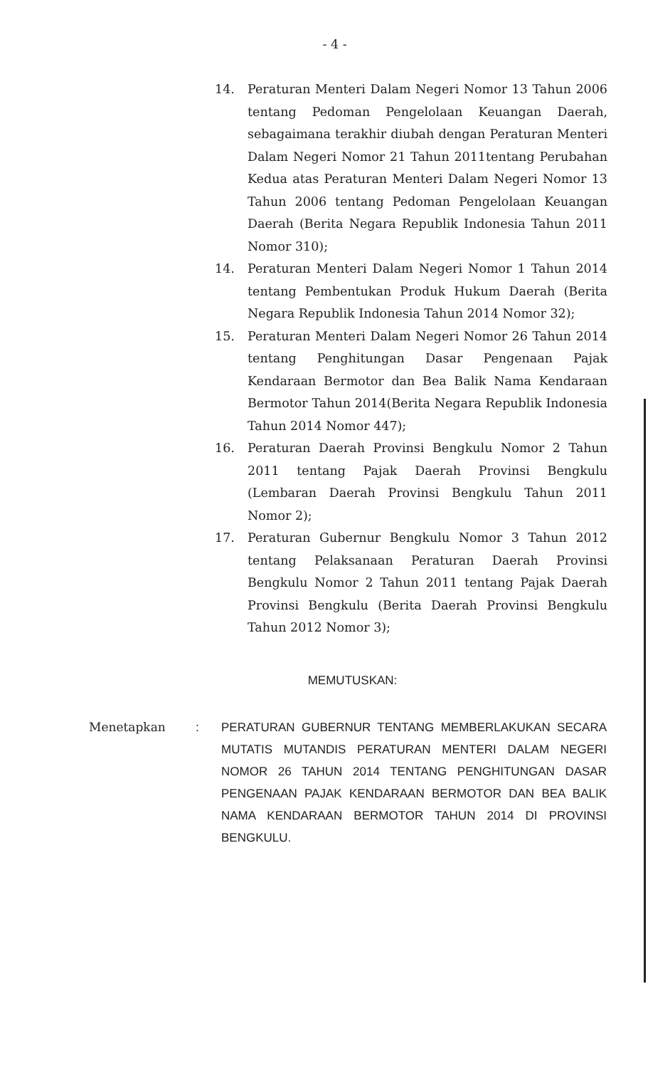- 4 -
14. Peraturan Menteri Dalam Negeri Nomor 13 Tahun 2006 tentang Pedoman Pengelolaan Keuangan Daerah, sebagaimana terakhir diubah dengan Peraturan Menteri Dalam Negeri Nomor 21 Tahun 2011tentang Perubahan Kedua atas Peraturan Menteri Dalam Negeri Nomor 13 Tahun 2006 tentang Pedoman Pengelolaan Keuangan Daerah (Berita Negara Republik Indonesia Tahun 2011 Nomor 310);
14. Peraturan Menteri Dalam Negeri Nomor 1 Tahun 2014 tentang Pembentukan Produk Hukum Daerah (Berita Negara Republik Indonesia Tahun 2014 Nomor 32);
15. Peraturan Menteri Dalam Negeri Nomor 26 Tahun 2014 tentang Penghitungan Dasar Pengenaan Pajak Kendaraan Bermotor dan Bea Balik Nama Kendaraan Bermotor Tahun 2014(Berita Negara Republik Indonesia Tahun 2014 Nomor 447);
16. Peraturan Daerah Provinsi Bengkulu Nomor 2 Tahun 2011 tentang Pajak Daerah Provinsi Bengkulu (Lembaran Daerah Provinsi Bengkulu Tahun 2011 Nomor 2);
17. Peraturan Gubernur Bengkulu Nomor 3 Tahun 2012 tentang Pelaksanaan Peraturan Daerah Provinsi Bengkulu Nomor 2 Tahun 2011 tentang Pajak Daerah Provinsi Bengkulu (Berita Daerah Provinsi Bengkulu Tahun 2012 Nomor 3);
MEMUTUSKAN:
Menetapkan: PERATURAN GUBERNUR TENTANG MEMBERLAKUKAN SECARA MUTATIS MUTANDIS PERATURAN MENTERI DALAM NEGERI NOMOR 26 TAHUN 2014 TENTANG PENGHITUNGAN DASAR PENGENAAN PAJAK KENDARAAN BERMOTOR DAN BEA BALIK NAMA KENDARAAN BERMOTOR TAHUN 2014 DI PROVINSI BENGKULU.